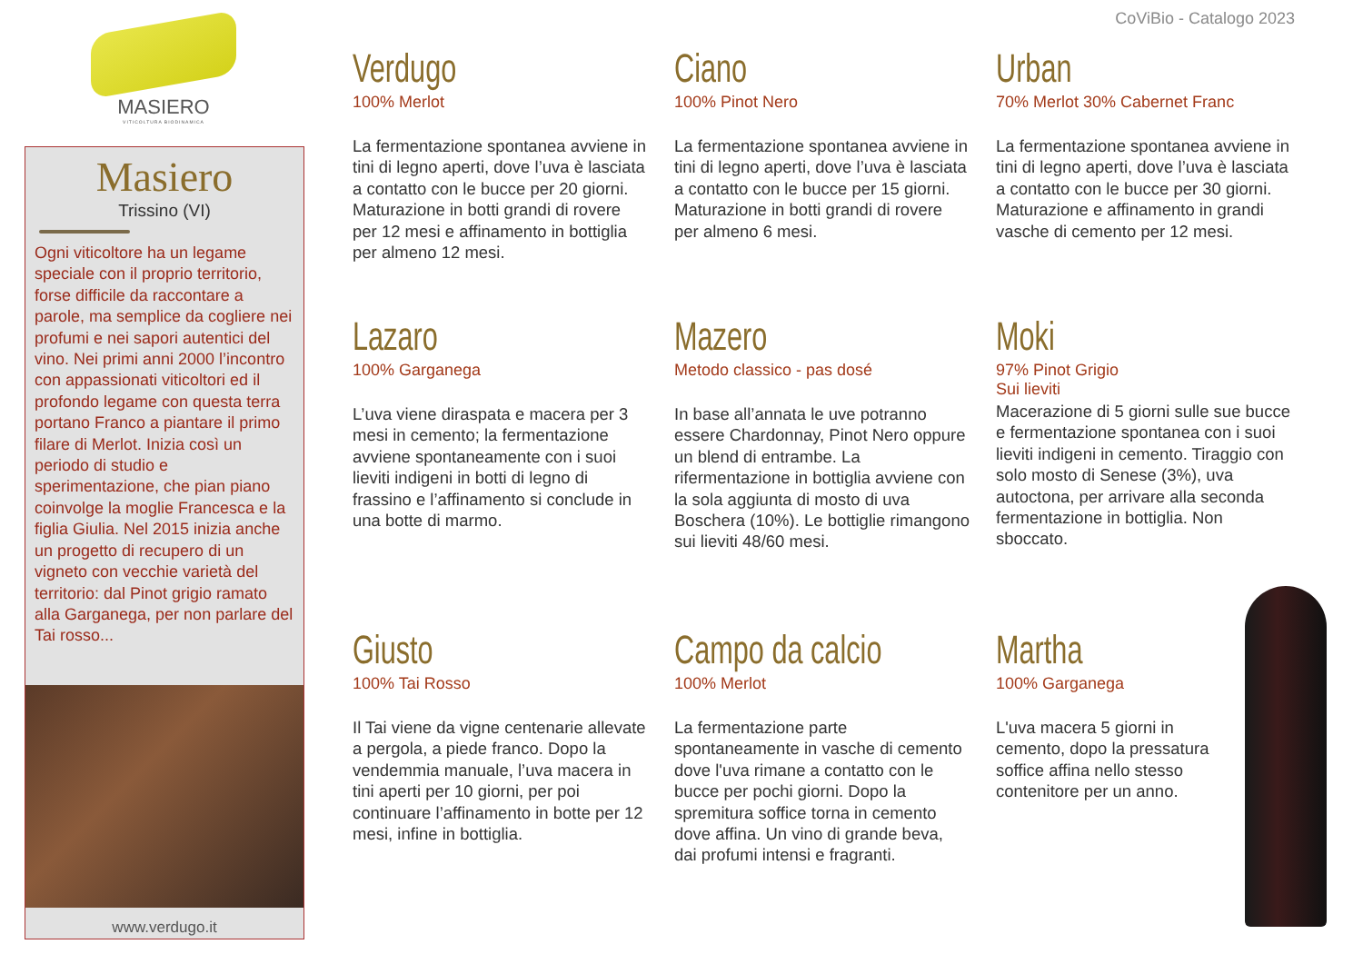CoViBio - Catalogo 2023
MASIERO
VITICOLTURA BIODINAMICA
Masiero
Trissino (VI)
Ogni viticoltore ha un legame speciale con il proprio territorio, forse difficile da raccontare a parole, ma semplice da cogliere nei profumi e nei sapori autentici del vino. Nei primi anni 2000 l’incontro con appassionati viticoltori ed il profondo legame con questa terra portano Franco a piantare il primo filare di Merlot. Inizia così un periodo di studio e sperimentazione, che pian piano coinvolge la moglie Francesca e la figlia Giulia. Nel 2015 inizia anche un progetto di recupero di un vigneto con vecchie varietà del territorio: dal Pinot grigio ramato alla Garganega, per non parlare del Tai rosso...
www.verdugo.it
Verdugo
100% Merlot
La fermentazione spontanea avviene in tini di legno aperti, dove l’uva è lasciata a contatto con le bucce per 20 giorni. Maturazione in botti grandi di rovere per 12 mesi e affinamento in bottiglia per almeno 12 mesi.
Ciano
100% Pinot Nero
La fermentazione spontanea avviene in tini di legno aperti, dove l’uva è lasciata a contatto con le bucce per 15 giorni. Maturazione in botti grandi di rovere per almeno 6 mesi.
Urban
70% Merlot 30% Cabernet Franc
La fermentazione spontanea avviene in tini di legno aperti, dove l’uva è lasciata a contatto con le bucce per 30 giorni. Maturazione e affinamento in grandi vasche di cemento per 12 mesi.
Lazaro
100% Garganega
L’uva viene diraspata e macera per 3 mesi in cemento; la fermentazione avviene spontaneamente con i suoi lieviti indigeni in botti di legno di frassino e l’affinamento si conclude in una botte di marmo.
Mazero
Metodo classico - pas dosé
In base all’annata le uve potranno essere Chardonnay, Pinot Nero oppure un blend di entrambe. La rifermentazione in bottiglia avviene con la sola aggiunta di mosto di uva Boschera (10%). Le bottiglie rimangono sui lieviti 48/60 mesi.
Moki
97% Pinot Grigio
Sui lieviti
Macerazione di 5 giorni sulle sue bucce e fermentazione spontanea con i suoi lieviti indigeni in cemento. Tiraggio con solo mosto di Senese (3%), uva autoctona, per arrivare alla seconda fermentazione in bottiglia. Non sboccato.
Giusto
100% Tai Rosso
Il Tai viene da vigne centenarie allevate a pergola, a piede franco. Dopo la vendemmia manuale, l’uva macera in tini aperti per 10 giorni, per poi continuare l’affinamento in botte per 12 mesi, infine in bottiglia.
Campo da calcio
100% Merlot
La fermentazione parte spontaneamente in vasche di cemento dove l'uva rimane a contatto con le bucce per pochi giorni. Dopo la spremitura soffice torna in cemento dove affina. Un vino di grande beva, dai profumi intensi e fragranti.
Martha
100% Garganega
L'uva macera 5 giorni in cemento, dopo la pressatura soffice affina nello stesso contenitore per un anno.